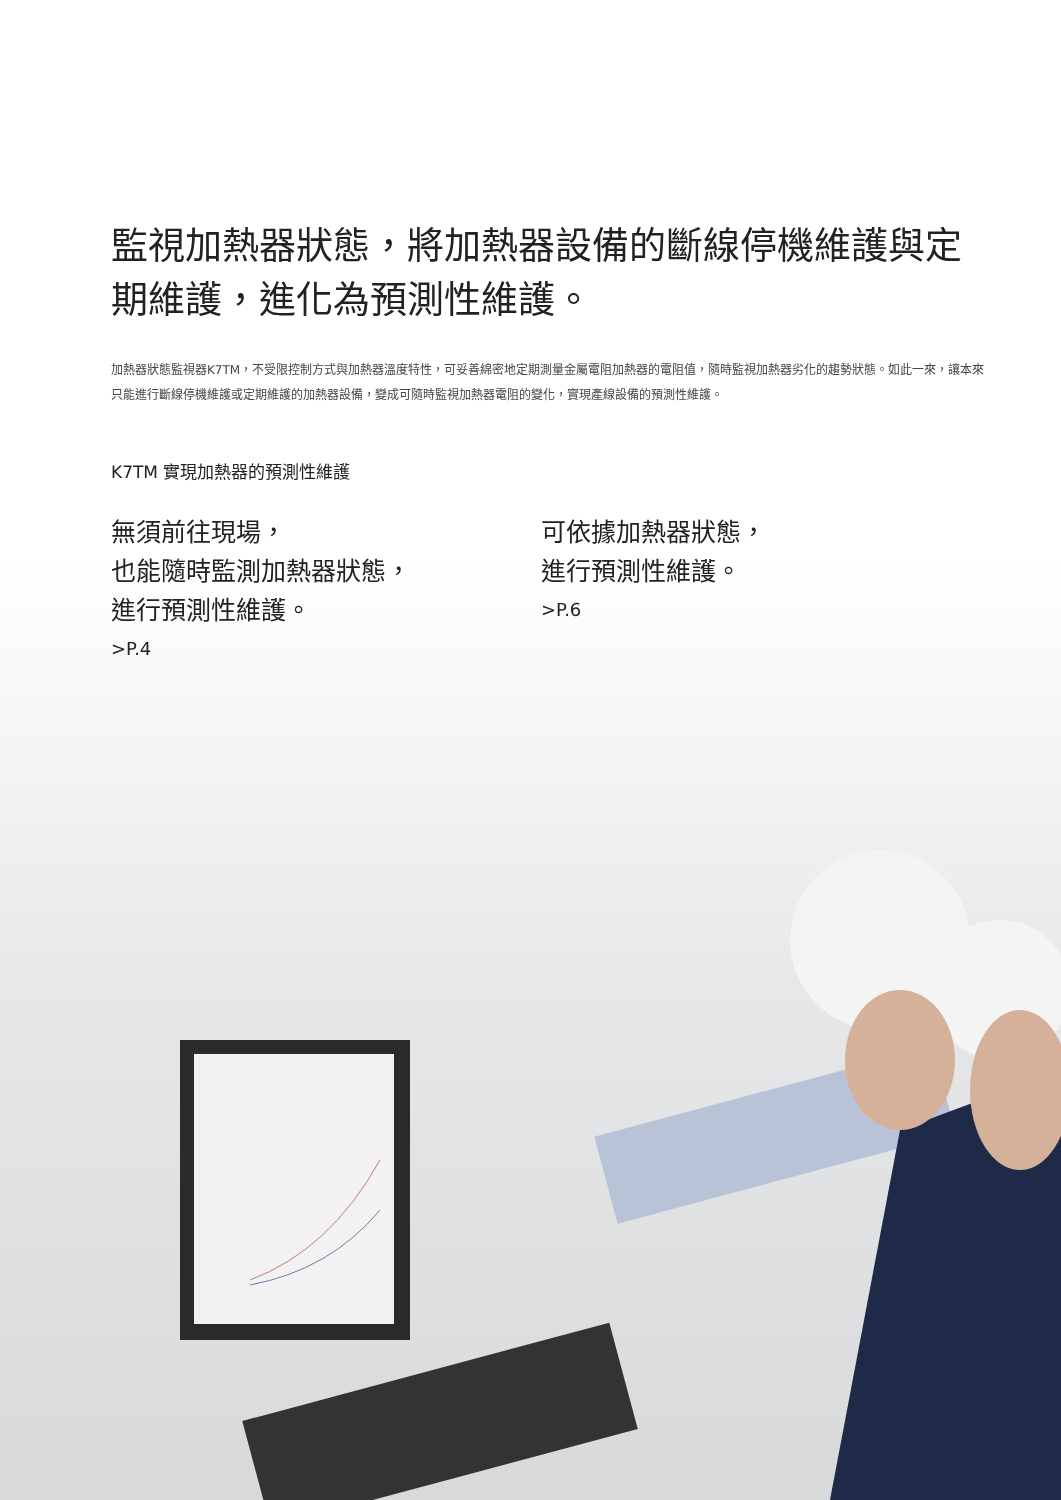監視加熱器狀態，將加熱器設備的斷線停機維護與定期維護，進化為預測性維護。
加熱器狀態監視器K7TM，不受限控制方式與加熱器溫度特性，可妥善綿密地定期測量金屬電阻加熱器的電阻值，隨時監視加熱器劣化的趨勢狀態。如此一來，讓本來只能進行斷線停機維護或定期維護的加熱器設備，變成可隨時監視加熱器電阻的變化，實現產線設備的預測性維護。
K7TM 實現加熱器的預測性維護
無須前往現場，
也能隨時監測加熱器狀態，
進行預測性維護。
>P.4
可依據加熱器狀態，
進行預測性維護。
>P.6